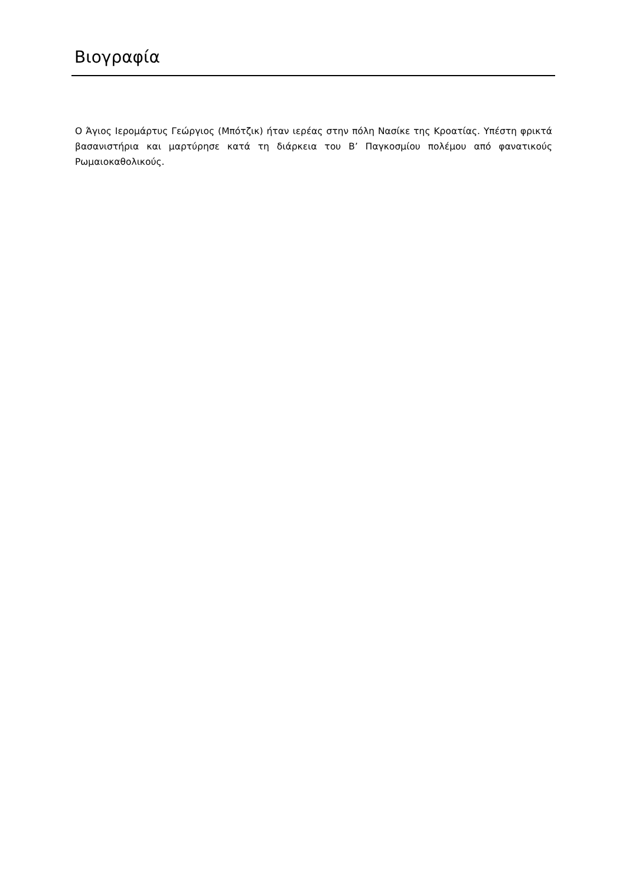Βιογραφία
Ο Άγιος Ιερομάρτυς Γεώργιος (Μπότζικ) ήταν ιερέας στην πόλη Νασίκε της Κροατίας. Υπέστη φρικτά βασανιστήρια και μαρτύρησε κατά τη διάρκεια του Β’ Παγκοσμίου πολέμου από φανατικούς Ρωμαιοκαθολικούς.